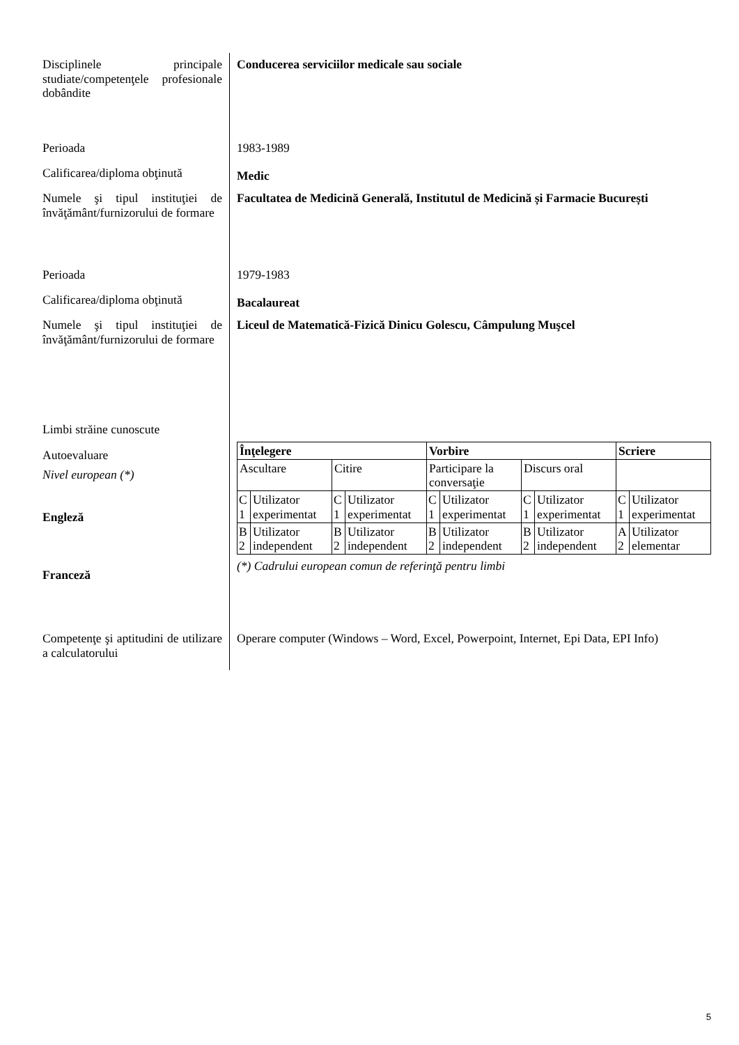Disciplinele principale studiate/competenţele profesionale dobândite
Conducerea serviciilor medicale sau sociale
Perioada
1983-1989
Calificarea/diploma obţinută
Medic
Numele şi tipul instituţiei de învăţământ/furnizorului de formare
Facultatea de Medicină Generală, Institutul de Medicină și Farmacie București
Perioada
1979-1983
Calificarea/diploma obţinută
Bacalaureat
Numele şi tipul instituţiei de învăţământ/furnizorului de formare
Liceul de Matematică-Fizică Dinicu Golescu, Câmpulung Muşcel
Limbi străine cunoscute
Autoevaluare
Nivel european (*)
Engleză
Franceză
| Înţelegere | | | | Vorbire | | | | Scriere | |
| Ascultare | | Citire | | Participare la conversaţie | | Discurs oral | | | |
| C 1 | Utilizator experimentat | C 1 | Utilizator experimentat | C 1 | Utilizator experimentat | C 1 | Utilizator experimentat | C 1 | Utilizator experimentat |
| B 2 | Utilizator independent | B 2 | Utilizator independent | B 2 | Utilizator independent | B 2 | Utilizator independent | A 2 | Utilizator elementar |
(*) Cadrului european comun de referinţă pentru limbi
Competenţe şi aptitudini de utilizare a calculatorului
Operare computer (Windows – Word, Excel, Powerpoint, Internet, Epi Data, EPI Info)
5